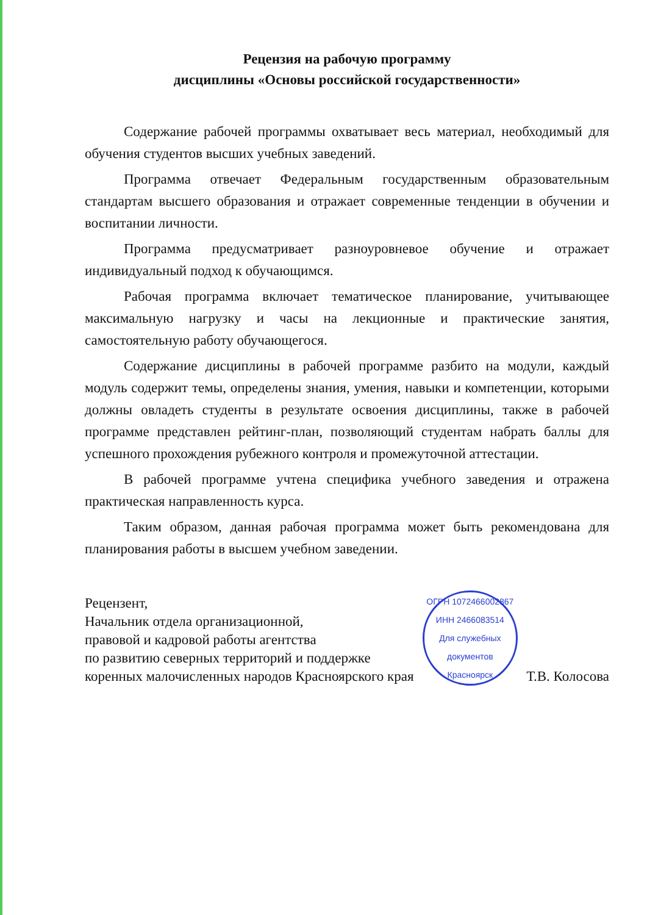Рецензия на рабочую программу
дисциплины «Основы российской государственности»
Содержание рабочей программы охватывает весь материал, необходимый для обучения студентов высших учебных заведений.
Программа отвечает Федеральным государственным образовательным стандартам высшего образования и отражает современные тенденции в обучении и воспитании личности.
Программа предусматривает разноуровневое обучение и отражает индивидуальный подход к обучающимся.
Рабочая программа включает тематическое планирование, учитывающее максимальную нагрузку и часы на лекционные и практические занятия, самостоятельную работу обучающегося.
Содержание дисциплины в рабочей программе разбито на модули, каждый модуль содержит темы, определены знания, умения, навыки и компетенции, которыми должны овладеть студенты в результате освоения дисциплины, также в рабочей программе представлен рейтинг-план, позволяющий студентам набрать баллы для успешного прохождения рубежного контроля и промежуточной аттестации.
В рабочей программе учтена специфика учебного заведения и отражена практическая направленность курса.
Таким образом, данная рабочая программа может быть рекомендована для планирования работы в высшем учебном заведении.
Рецензент,
Начальник отдела организационной,
правовой и кадровой работы агентства
по развитию северных территорий и поддержке
коренных малочисленных народов Красноярского края
ОГРН 1072466002867 ИНН 2466083514
Для служебных документов
Красноярск
Т.В. Колосова